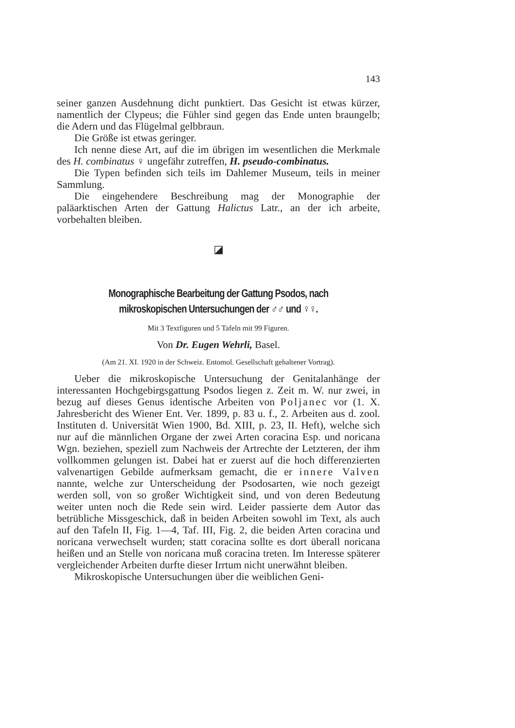143
seiner ganzen Ausdehnung dicht punktiert. Das Gesicht ist etwas kürzer, namentlich der Clypeus; die Fühler sind gegen das Ende unten braungelb; die Adern und das Flügelmal gelbbraun.
Die Größe ist etwas geringer.
Ich nenne diese Art, auf die im übrigen im wesentlichen die Merkmale des H. combinatus ♀ ungefähr zutreffen, H. pseudo-combinatus.
Die Typen befinden sich teils im Dahlemer Museum, teils in meiner Sammlung.
Die eingehendere Beschreibung mag der Monographie der paläarktischen Arten der Gattung Halictus Latr., an der ich arbeite, vorbehalten bleiben.
◪
Monographische Bearbeitung der Gattung Psodos, nach mikroskopischen Untersuchungen der ♂♂ und ♀♀.
Mit 3 Textfiguren und 5 Tafeln mit 99 Figuren.
Von Dr. Eugen Wehrli, Basel.
(Am 21. XI. 1920 in der Schweiz. Entomol. Gesellschaft gehaltener Vortrag).
Ueber die mikroskopische Untersuchung der Genitalanhänge der interessanten Hochgebirgsgattung Psodos liegen z. Zeit m. W. nur zwei, in bezug auf dieses Genus identische Arbeiten von Poljanec vor (1. X. Jahresbericht des Wiener Ent. Ver. 1899, p. 83 u. f., 2. Arbeiten aus d. zool. Instituten d. Universität Wien 1900, Bd. XIII, p. 23, II. Heft), welche sich nur auf die männlichen Organe der zwei Arten coracina Esp. und noricana Wgn. beziehen, speziell zum Nachweis der Artrechte der Letzteren, der ihm vollkommen gelungen ist. Dabei hat er zuerst auf die hoch differenzierten valvenartigen Gebilde aufmerksam gemacht, die er innere Valven nannte, welche zur Unterscheidung der Psodosarten, wie noch gezeigt werden soll, von so großer Wichtigkeit sind, und von deren Bedeutung weiter unten noch die Rede sein wird. Leider passierte dem Autor das betrübliche Missgeschick, daß in beiden Arbeiten sowohl im Text, als auch auf den Tafeln II, Fig. 1—4, Taf. III, Fig. 2, die beiden Arten coracina und noricana verwechselt wurden; statt coracina sollte es dort überall noricana heißen und an Stelle von noricana muß coracina treten. Im Interesse späterer vergleichender Arbeiten durfte dieser Irrtum nicht unerwähnt bleiben.
Mikroskopische Untersuchungen über die weiblichen Geni-